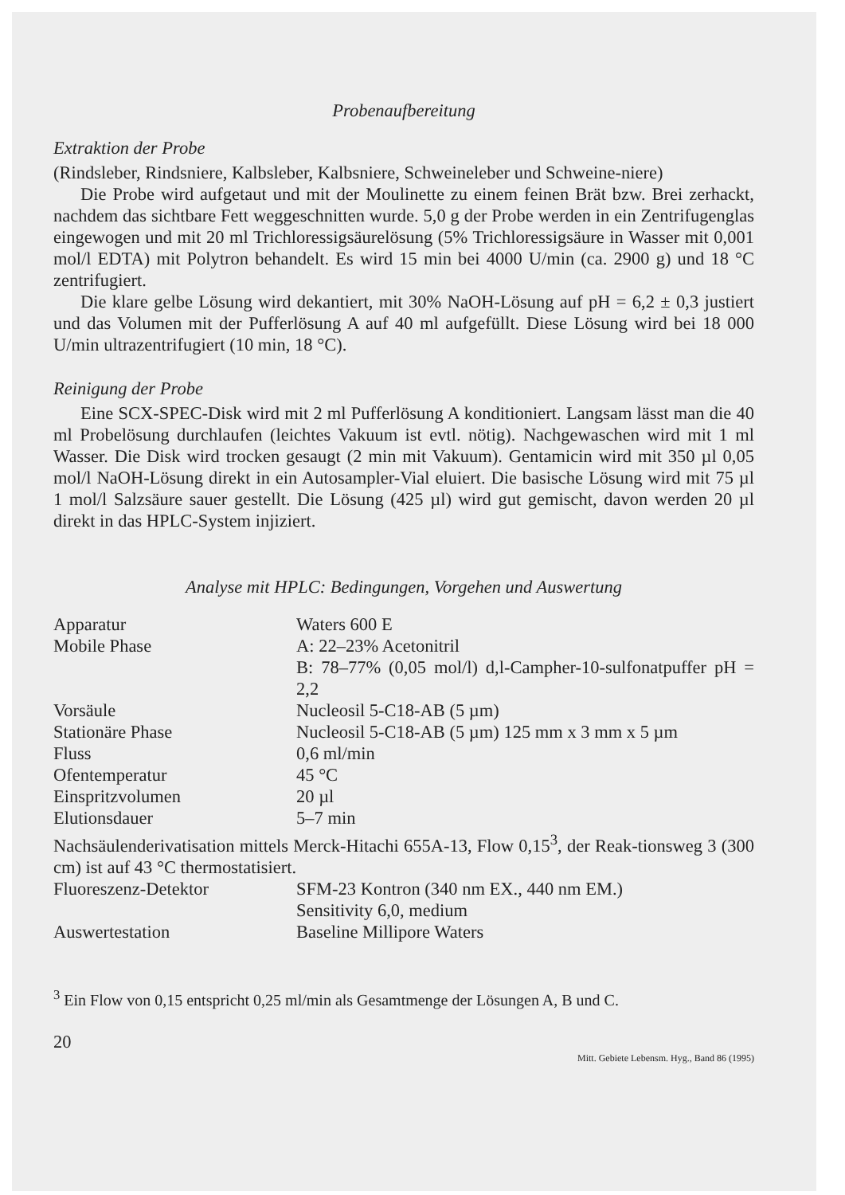Probenaufbereitung
Extraktion der Probe
(Rindsleber, Rindsniere, Kalbsleber, Kalbsniere, Schweineleber und Schweine-niere)
Die Probe wird aufgetaut und mit der Moulinette zu einem feinen Brät bzw. Brei zerhackt, nachdem das sichtbare Fett weggeschnitten wurde. 5,0 g der Probe werden in ein Zentrifugenglas eingewogen und mit 20 ml Trichloressigsäurelösung (5% Trichloressigsäure in Wasser mit 0,001 mol/l EDTA) mit Polytron behandelt. Es wird 15 min bei 4000 U/min (ca. 2900 g) und 18 °C zentrifugiert.
Die klare gelbe Lösung wird dekantiert, mit 30% NaOH-Lösung auf pH = 6,2 ± 0,3 justiert und das Volumen mit der Pufferlösung A auf 40 ml aufgefüllt. Diese Lösung wird bei 18 000 U/min ultrazentrifugiert (10 min, 18 °C).
Reinigung der Probe
Eine SCX-SPEC-Disk wird mit 2 ml Pufferlösung A konditioniert. Langsam lässt man die 40 ml Probelösung durchlaufen (leichtes Vakuum ist evtl. nötig). Nachgewaschen wird mit 1 ml Wasser. Die Disk wird trocken gesaugt (2 min mit Vakuum). Gentamicin wird mit 350 µl 0,05 mol/l NaOH-Lösung direkt in ein Autosampler-Vial eluiert. Die basische Lösung wird mit 75 µl 1 mol/l Salzsäure sauer gestellt. Die Lösung (425 µl) wird gut gemischt, davon werden 20 µl direkt in das HPLC-System injiziert.
Analyse mit HPLC: Bedingungen, Vorgehen und Auswertung
| Apparatur | Waters 600 E |
| Mobile Phase | A: 22–23% Acetonitril B: 78–77% (0,05 mol/l) d,l-Campher-10-sulfonatpuffer pH = 2,2 |
| Vorsäule | Nucleosil 5-C18-AB (5 µm) |
| Stationäre Phase | Nucleosil 5-C18-AB (5 µm) 125 mm x 3 mm x 5 µm |
| Fluss | 0,6 ml/min |
| Ofentemperatur | 45 °C |
| Einspritzvolumen | 20 µl |
| Elutionsdauer | 5–7 min |
| Nachsäulenderivatisation mittels Merck-Hitachi 655A-13, Flow 0,15<sup>3</sup>, der Reak-tionsweg 3 (300 cm) ist auf 43 °C thermostatisiert. | |
| Fluoreszenz-Detektor | SFM-23 Kontron (340 nm EX., 440 nm EM.) Sensitivity 6,0, medium |
| Auswertestation | Baseline Millipore Waters |
<sup>3</sup> Ein Flow von 0,15 entspricht 0,25 ml/min als Gesamtmenge der Lösungen A, B und C.
20
Mitt. Gebiete Lebensm. Hyg., Band 86 (1995)